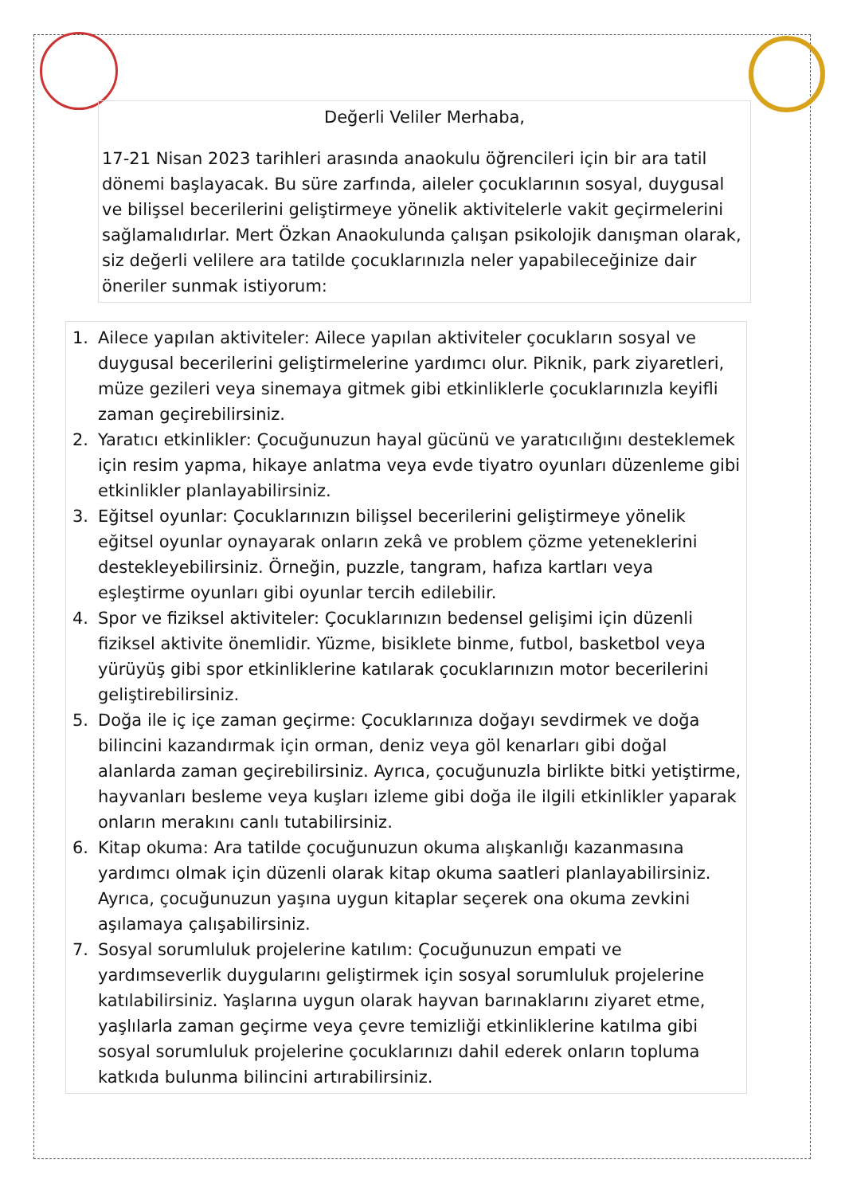Değerli Veliler Merhaba,
17-21 Nisan 2023 tarihleri arasında anaokulu öğrencileri için bir ara tatil dönemi başlayacak. Bu süre zarfında, aileler çocuklarının sosyal, duygusal ve bilişsel becerilerini geliştirmeye yönelik aktivitelerle vakit geçirmelerini sağlamalıdırlar. Mert Özkan Anaokulunda çalışan psikolojik danışman olarak, siz değerli velilere ara tatilde çocuklarınızla neler yapabileceğinize dair öneriler sunmak istiyorum:
1. Ailece yapılan aktiviteler: Ailece yapılan aktiviteler çocukların sosyal ve duygusal becerilerini geliştirmelerine yardımcı olur. Piknik, park ziyaretleri, müze gezileri veya sinemaya gitmek gibi etkinliklerle çocuklarınızla keyifli zaman geçirebilirsiniz.
2. Yaratıcı etkinlikler: Çocuğunuzun hayal gücünü ve yaratıcılığını desteklemek için resim yapma, hikaye anlatma veya evde tiyatro oyunları düzenleme gibi etkinlikler planlayabilirsiniz.
3. Eğitsel oyunlar: Çocuklarınızın bilişsel becerilerini geliştirmeye yönelik eğitsel oyunlar oynayarak onların zekâ ve problem çözme yeteneklerini destekleyebilirsiniz. Örneğin, puzzle, tangram, hafıza kartları veya eşleştirme oyunları gibi oyunlar tercih edilebilir.
4. Spor ve fiziksel aktiviteler: Çocuklarınızın bedensel gelişimi için düzenli fiziksel aktivite önemlidir. Yüzme, bisiklete binme, futbol, basketbol veya yürüyüş gibi spor etkinliklerine katılarak çocuklarınızın motor becerilerini geliştirebilirsiniz.
5. Doğa ile iç içe zaman geçirme: Çocuklarınıza doğayı sevdirmek ve doğa bilincini kazandırmak için orman, deniz veya göl kenarları gibi doğal alanlarda zaman geçirebilirsiniz. Ayrıca, çocuğunuzla birlikte bitki yetiştirme, hayvanları besleme veya kuşları izleme gibi doğa ile ilgili etkinlikler yaparak onların merakını canlı tutabilirsiniz.
6. Kitap okuma: Ara tatilde çocuğunuzun okuma alışkanlığı kazanmasına yardımcı olmak için düzenli olarak kitap okuma saatleri planlayabilirsiniz. Ayrıca, çocuğunuzun yaşına uygun kitaplar seçerek ona okuma zevkini aşılamaya çalışabilirsiniz.
7. Sosyal sorumluluk projelerine katılım: Çocuğunuzun empati ve yardımseverlik duygularını geliştirmek için sosyal sorumluluk projelerine katılabilirsiniz. Yaşlarına uygun olarak hayvan barınaklarını ziyaret etme, yaşlılarla zaman geçirme veya çevre temizliği etkinliklerine katılma gibi sosyal sorumluluk projelerine çocuklarınızı dahil ederek onların topluma katkıda bulunma bilincini artırabilirsiniz.